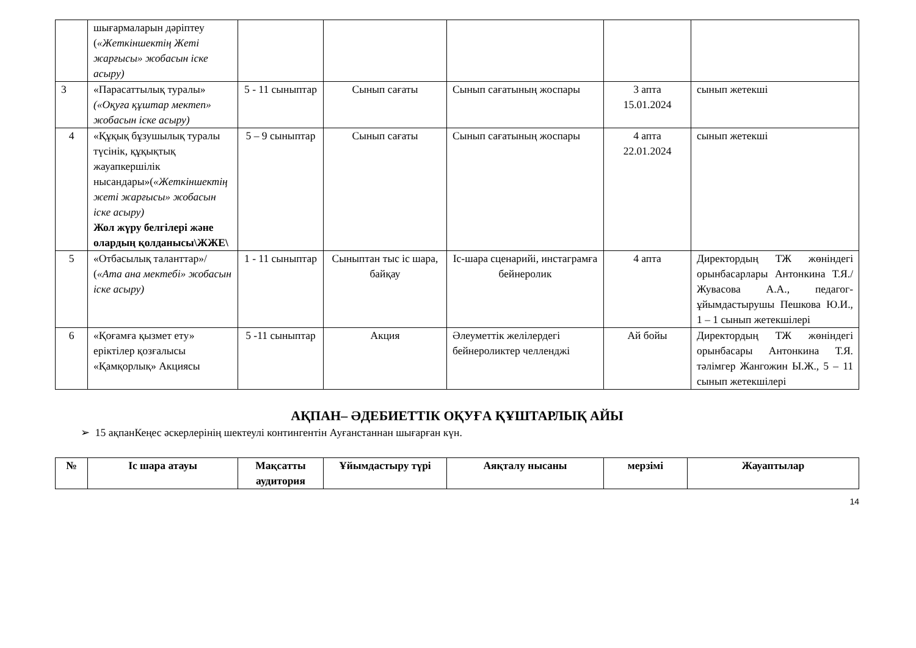| | шығармаларын дәріптеу ( «Жеткіншектің Жеті жарғысы» жобасын іске асыру) | | | | | |
| 3 | «Парасаттылық туралы» («Оқуға құштар мектеп» жобасын іске асыру) | 5 - 11 сыныптар | Сынып сағаты | Сынып сағатының жоспары | 3 апта 15.01.2024 | сынып жетекші |
| 4 | «Құқық бұзушылық туралы түсінік, құқықтық жауапкершілік нысандары»( «Жеткіншектің жеті жарғысы» жобасын іске асыру) Жол жүру белгілері және олардың қолданысы\ЖЖЕ\ | 5 – 9 сыныптар | Сынып сағаты | Сынып сағатының жоспары | 4 апта 22.01.2024 | сынып жетекші |
| 5 | «Отбасылық таланттар»/ ( «Ата ана мектебі» жобасын іске асыру) | 1 - 11 сыныптар | Сыныптан тыс іс шара, байқау | Іс-шара сценарийі, инстаграмға бейнеролик | 4 апта | Директордың ТЖ жөніндегі орынбасарлары Антонкина Т.Я./ Жувасова А.А., педагог-ұйымдастырушы Пешкова Ю.И., 1 – 1 сынып жетекшілері |
| 6 | «Қоғамға қызмет ету» еріктілер қозғалысы «Қамқорлық» Акциясы | 5 -11 сыныптар | Акция | Әлеуметтік желілердегі бейнероликтер челленджі | Ай бойы | Директордың ТЖ жөніндегі орынбасары Антонкина Т.Я. тәлімгер Жангожин Ы.Ж., 5 – 11 сынып жетекшілері |
АҚПАН– ӘДЕБИЕТТІК ОҚУҒА ҚҰШТАРЛЫҚ АЙЫ
➢ 15 ақпанКеңес әскерлерінің шектеулі контингентін Ауғанстаннан шығарған күн.
| № | Іс шара атауы | Мақсатты аудитория | Ұйымдастыру түрі | Аяқталу нысаны | мерзімі | Жауаптылар |
| --- | --- | --- | --- | --- | --- | --- |
14